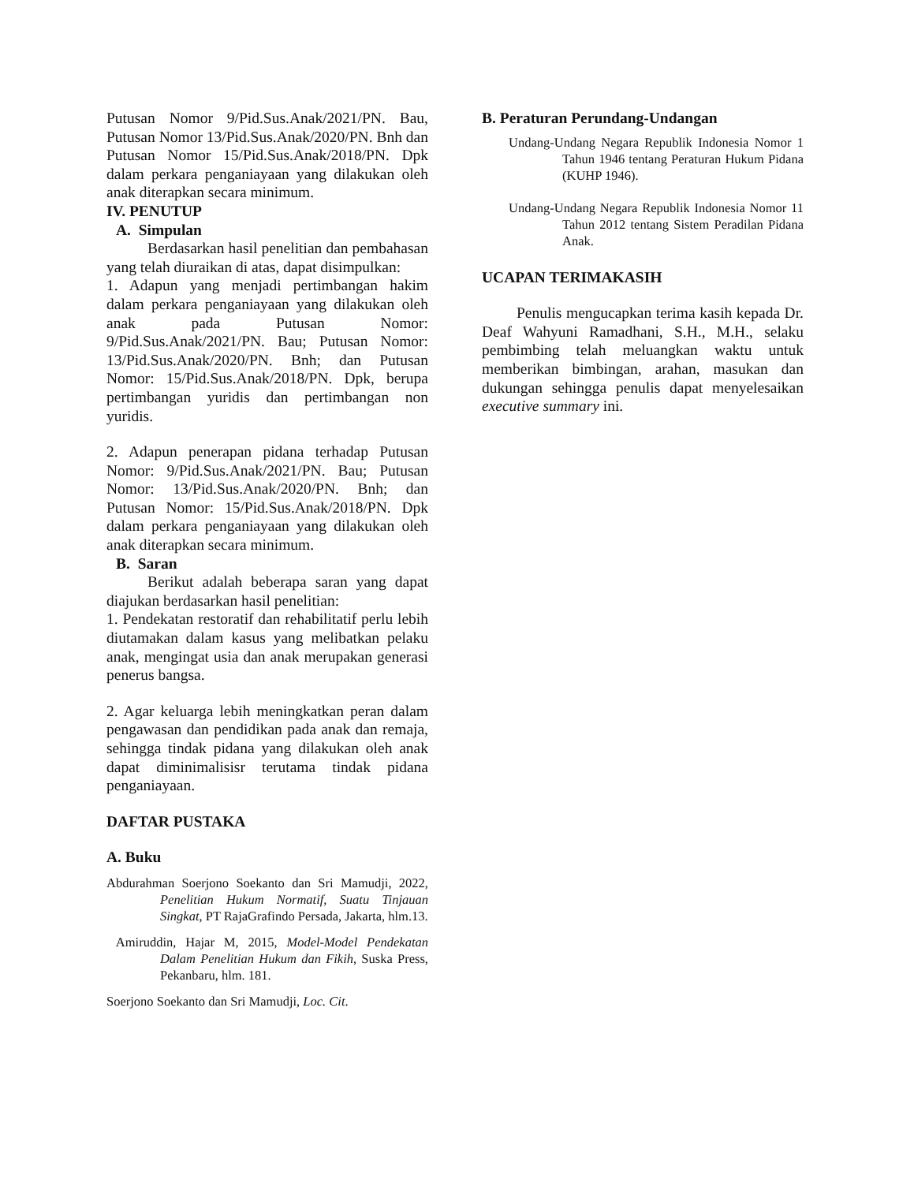Putusan Nomor 9/Pid.Sus.Anak/2021/PN. Bau, Putusan Nomor 13/Pid.Sus.Anak/2020/PN. Bnh dan Putusan Nomor 15/Pid.Sus.Anak/2018/PN. Dpk dalam perkara penganiayaan yang dilakukan oleh anak diterapkan secara minimum.
IV. PENUTUP
A. Simpulan
Berdasarkan hasil penelitian dan pembahasan yang telah diuraikan di atas, dapat disimpulkan:
1. Adapun yang menjadi pertimbangan hakim dalam perkara penganiayaan yang dilakukan oleh anak pada Putusan Nomor: 9/Pid.Sus.Anak/2021/PN. Bau; Putusan Nomor: 13/Pid.Sus.Anak/2020/PN. Bnh; dan Putusan Nomor: 15/Pid.Sus.Anak/2018/PN. Dpk, berupa pertimbangan yuridis dan pertimbangan non yuridis.
2. Adapun penerapan pidana terhadap Putusan Nomor: 9/Pid.Sus.Anak/2021/PN. Bau; Putusan Nomor: 13/Pid.Sus.Anak/2020/PN. Bnh; dan Putusan Nomor: 15/Pid.Sus.Anak/2018/PN. Dpk dalam perkara penganiayaan yang dilakukan oleh anak diterapkan secara minimum.
B. Saran
Berikut adalah beberapa saran yang dapat diajukan berdasarkan hasil penelitian:
1. Pendekatan restoratif dan rehabilitatif perlu lebih diutamakan dalam kasus yang melibatkan pelaku anak, mengingat usia dan anak merupakan generasi penerus bangsa.
2. Agar keluarga lebih meningkatkan peran dalam pengawasan dan pendidikan pada anak dan remaja, sehingga tindak pidana yang dilakukan oleh anak dapat diminimalisisr terutama tindak pidana penganiayaan.
DAFTAR PUSTAKA
A. Buku
Abdurahman Soerjono Soekanto dan Sri Mamudji, 2022, Penelitian Hukum Normatif, Suatu Tinjauan Singkat, PT RajaGrafindo Persada, Jakarta, hlm.13.
Amiruddin, Hajar M, 2015, Model-Model Pendekatan Dalam Penelitian Hukum dan Fikih, Suska Press, Pekanbaru, hlm. 181.
Soerjono Soekanto dan Sri Mamudji, Loc. Cit.
B. Peraturan Perundang-Undangan
Undang-Undang Negara Republik Indonesia Nomor 1 Tahun 1946 tentang Peraturan Hukum Pidana (KUHP 1946).
Undang-Undang Negara Republik Indonesia Nomor 11 Tahun 2012 tentang Sistem Peradilan Pidana Anak.
UCAPAN TERIMAKASIH
Penulis mengucapkan terima kasih kepada Dr. Deaf Wahyuni Ramadhani, S.H., M.H., selaku pembimbing telah meluangkan waktu untuk memberikan bimbingan, arahan, masukan dan dukungan sehingga penulis dapat menyelesaikan executive summary ini.